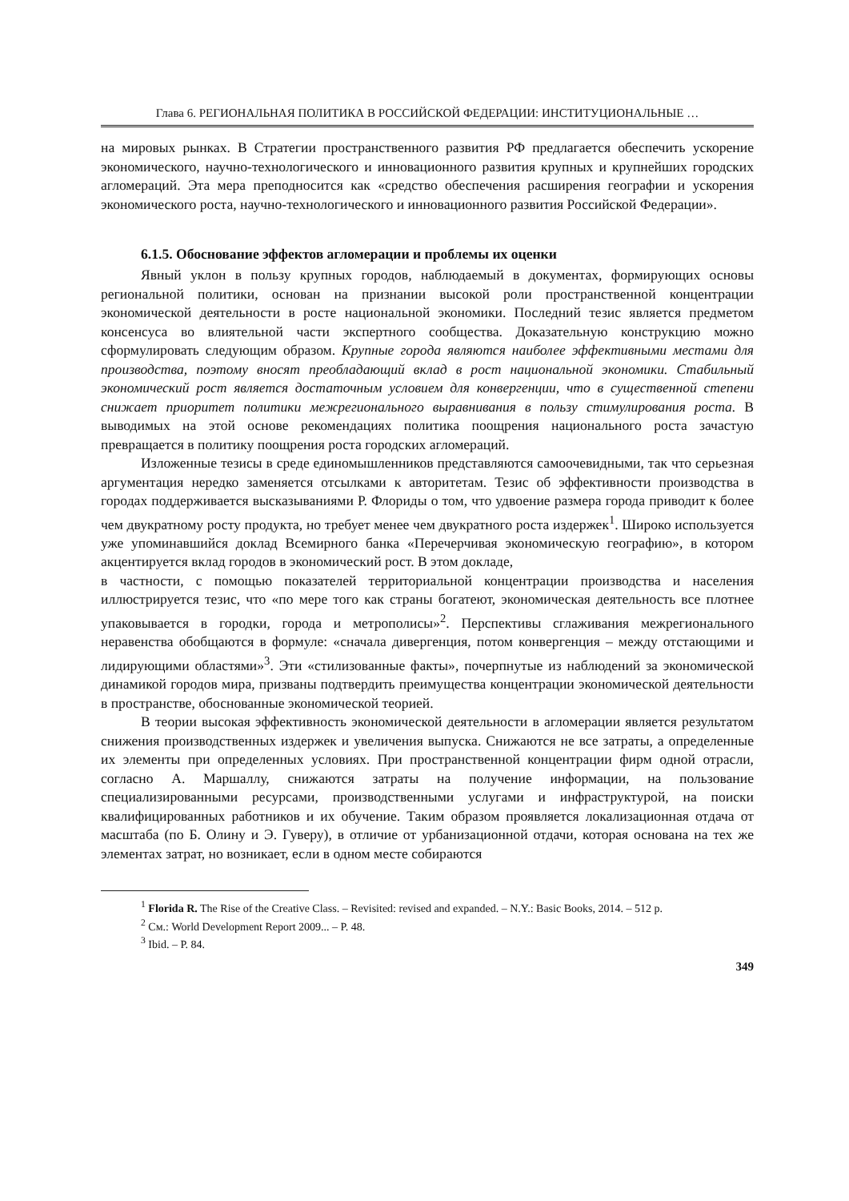Глава 6. РЕГИОНАЛЬНАЯ ПОЛИТИКА В РОССИЙСКОЙ ФЕДЕРАЦИИ: ИНСТИТУЦИОНАЛЬНЫЕ …
на мировых рынках. В Стратегии пространственного развития РФ предлагается обеспечить ускорение экономического, научно-технологического и инновационного развития крупных и крупнейших городских агломераций. Эта мера преподносится как «средство обеспечения расширения географии и ускорения экономического роста, научно-технологического и инновационного развития Российской Федерации».
6.1.5. Обоснование эффектов агломерации и проблемы их оценки
Явный уклон в пользу крупных городов, наблюдаемый в документах, формирующих основы региональной политики, основан на признании высокой роли пространственной концентрации экономической деятельности в росте национальной экономики. Последний тезис является предметом консенсуса во влиятельной части экспертного сообщества. Доказательную конструкцию можно сформулировать следующим образом. Крупные города являются наиболее эффективными местами для производства, поэтому вносят преобладающий вклад в рост национальной экономики. Стабильный экономический рост является достаточным условием для конвергенции, что в существенной степени снижает приоритет политики межрегионального выравнивания в пользу стимулирования роста. В выводимых на этой основе рекомендациях политика поощрения национального роста зачастую превращается в политику поощрения роста городских агломераций.
Изложенные тезисы в среде единомышленников представляются самоочевидными, так что серьезная аргументация нередко заменяется отсылками к авторитетам. Тезис об эффективности производства в городах поддерживается высказываниями Р. Флориды о том, что удвоение размера города приводит к более чем двукратному росту продукта, но требует менее чем двукратного роста издержек<sup>1</sup>. Широко используется уже упоминавшийся доклад Всемирного банка «Перечерчивая экономическую географию», в котором акцентируется вклад городов в экономический рост. В этом докладе,
в частности, с помощью показателей территориальной концентрации производства и населения иллюстрируется тезис, что «по мере того как страны богатеют, экономическая деятельность все плотнее упаковывается в городки, города и метрополисы»<sup>2</sup>. Перспективы сглаживания межрегионального неравенства обобщаются в формуле: «сначала дивергенция, потом конвергенция – между отстающими и лидирующими областями»<sup>3</sup>. Эти «стилизованные факты», почерпнутые из наблюдений за экономической динамикой городов мира, призваны подтвердить преимущества концентрации экономической деятельности в пространстве, обоснованные экономической теорией.
В теории высокая эффективность экономической деятельности в агломерации является результатом снижения производственных издержек и увеличения выпуска. Снижаются не все затраты, а определенные их элементы при определенных условиях. При пространственной концентрации фирм одной отрасли, согласно А. Маршаллу, снижаются затраты на получение информации, на пользование специализированными ресурсами, производственными услугами и инфраструктурой, на поиски квалифицированных работников и их обучение. Таким образом проявляется локализационная отдача от масштаба (по Б. Олину и Э. Гуверу), в отличие от урбанизационной отдачи, которая основана на тех же элементах затрат, но возникает, если в одном месте собираются
<sup>1</sup> Florida R. The Rise of the Creative Class. – Revisited: revised and expanded. – N.Y.: Basic Books, 2014. – 512 p.
<sup>2</sup> См.: World Development Report 2009... – P. 48.
<sup>3</sup> Ibid. – P. 84.
349